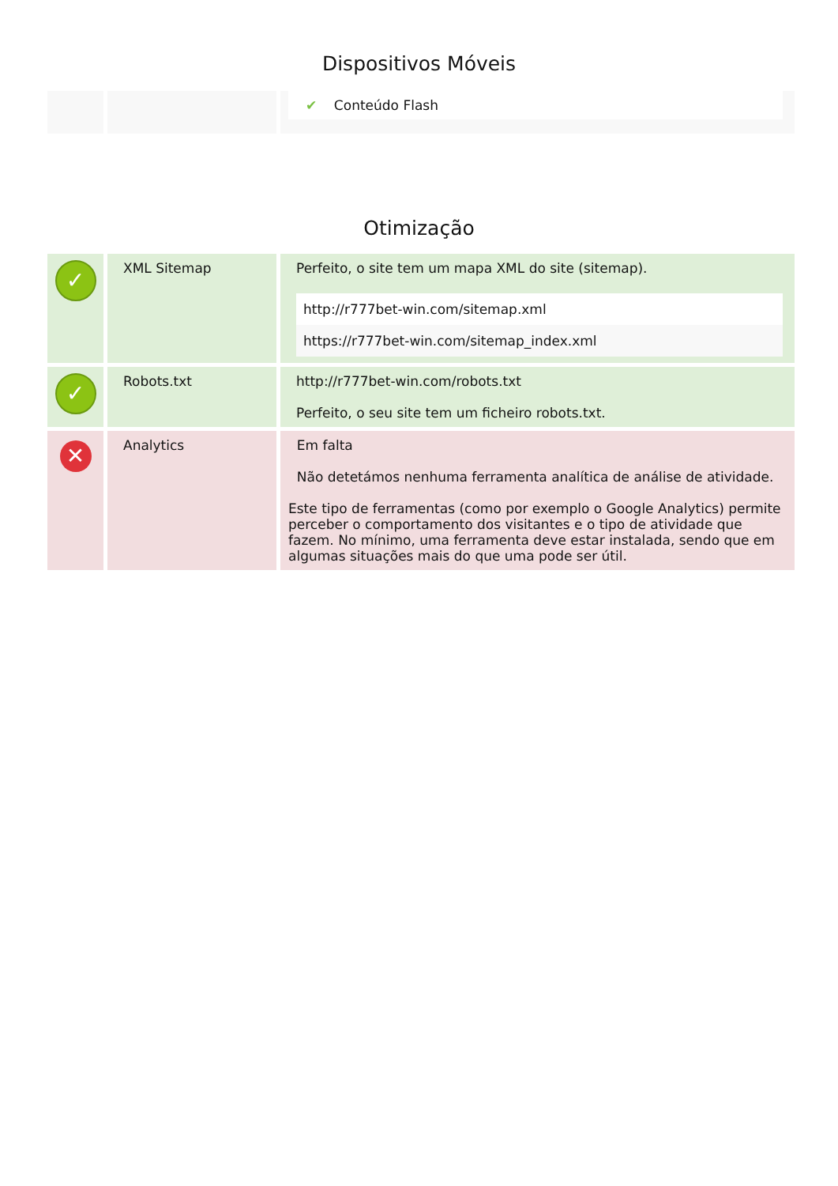Dispositivos Móveis
| | | ✔ Conteúdo Flash |
Otimização
| ✓ | XML Sitemap | Perfeito, o site tem um mapa XML do site (sitemap). http://r777bet-win.com/sitemap.xml https://r777bet-win.com/sitemap_index.xml |
| ✓ | Robots.txt | http://r777bet-win.com/robots.txt Perfeito, o seu site tem um ficheiro robots.txt. |
| ✕ | Analytics | Em falta Não detetámos nenhuma ferramenta analítica de análise de atividade. Este tipo de ferramentas (como por exemplo o Google Analytics) permite perceber o comportamento dos visitantes e o tipo de atividade que fazem. No mínimo, uma ferramenta deve estar instalada, sendo que em algumas situações mais do que uma pode ser útil. |